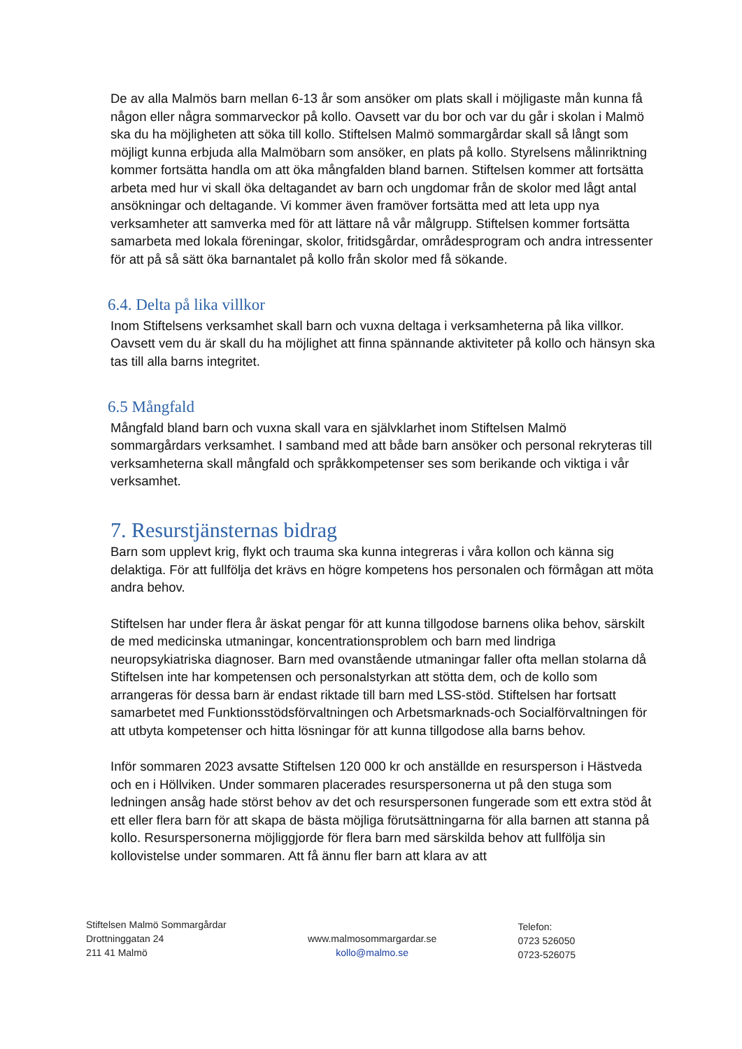De av alla Malmös barn mellan 6-13 år som ansöker om plats skall i möjligaste mån kunna få någon eller några sommarveckor på kollo. Oavsett var du bor och var du går i skolan i Malmö ska du ha möjligheten att söka till kollo. Stiftelsen Malmö sommargårdar skall så långt som möjligt kunna erbjuda alla Malmöbarn som ansöker, en plats på kollo. Styrelsens målinriktning kommer fortsätta handla om att öka mångfalden bland barnen. Stiftelsen kommer att fortsätta arbeta med hur vi skall öka deltagandet av barn och ungdomar från de skolor med lågt antal ansökningar och deltagande. Vi kommer även framöver fortsätta med att leta upp nya verksamheter att samverka med för att lättare nå vår målgrupp. Stiftelsen kommer fortsätta samarbeta med lokala föreningar, skolor, fritidsgårdar, områdesprogram och andra intressenter för att på så sätt öka barnantalet på kollo från skolor med få sökande.
6.4. Delta på lika villkor
Inom Stiftelsens verksamhet skall barn och vuxna deltaga i verksamheterna på lika villkor. Oavsett vem du är skall du ha möjlighet att finna spännande aktiviteter på kollo och hänsyn ska tas till alla barns integritet.
6.5 Mångfald
Mångfald bland barn och vuxna skall vara en självklarhet inom Stiftelsen Malmö sommargårdars verksamhet. I samband med att både barn ansöker och personal rekryteras till verksamheterna skall mångfald och språkkompetenser ses som berikande och viktiga i vår verksamhet.
7. Resurstjänsternas bidrag
Barn som upplevt krig, flykt och trauma ska kunna integreras i våra kollon och känna sig delaktiga. För att fullfölja det krävs en högre kompetens hos personalen och förmågan att möta andra behov.
Stiftelsen har under flera år äskat pengar för att kunna tillgodose barnens olika behov, särskilt de med medicinska utmaningar, koncentrationsproblem och barn med lindriga neuropsykiatriska diagnoser. Barn med ovanstående utmaningar faller ofta mellan stolarna då Stiftelsen inte har kompetensen och personalstyrkan att stötta dem, och de kollo som arrangeras för dessa barn är endast riktade till barn med LSS-stöd. Stiftelsen har fortsatt samarbetet med Funktionsstödsförvaltningen och Arbetsmarknads-och Socialförvaltningen för att utbyta kompetenser och hitta lösningar för att kunna tillgodose alla barns behov.
Inför sommaren 2023 avsatte Stiftelsen 120 000 kr och anställde en resursperson i Hästveda och en i Höllviken. Under sommaren placerades resurspersonerna ut på den stuga som ledningen ansåg hade störst behov av det och resurspersonen fungerade som ett extra stöd åt ett eller flera barn för att skapa de bästa möjliga förutsättningarna för alla barnen att stanna på kollo. Resurspersonerna möjliggjorde för flera barn med särskilda behov att fullfölja sin kollovistelse under sommaren. Att få ännu fler barn att klara av att
Stiftelsen Malmö Sommargårdar
Drottninggatan 24
211 41 Malmö
www.malmosommargardar.se
kollo@malmo.se
Telefon:
0723 526050
0723-526075